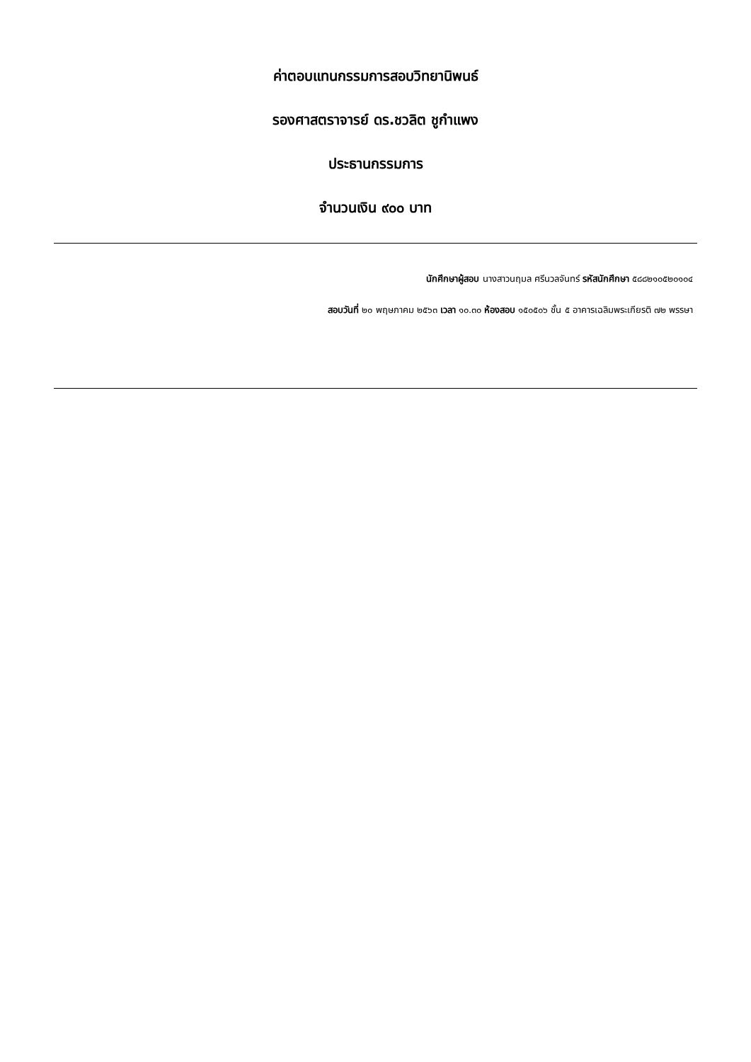ค่าตอบแทนกรรมการสอบวิทยานิพนธ์
รองศาสตราจารย์ ดร.ชวลิต ชูกำแพง
ประธานกรรมการ
จำนวนเงิน ๙๐๐ บาท
นักศึกษาผู้สอบ นางสาวนฤมล ศรีนวลจันทร์ รหัสนักศึกษา ๕๘๘๒๑๐๕๒๐๑๐๔
สอบวันที่ ๒๐ พฤษภาคม ๒๕๖๓ เวลา ๑๐.๓๐ ห้องสอบ ๑๕๐๕๐๖ ชั้น ๕ อาคารเฉลิมพระเกียรติ ๗๒ พรรษา